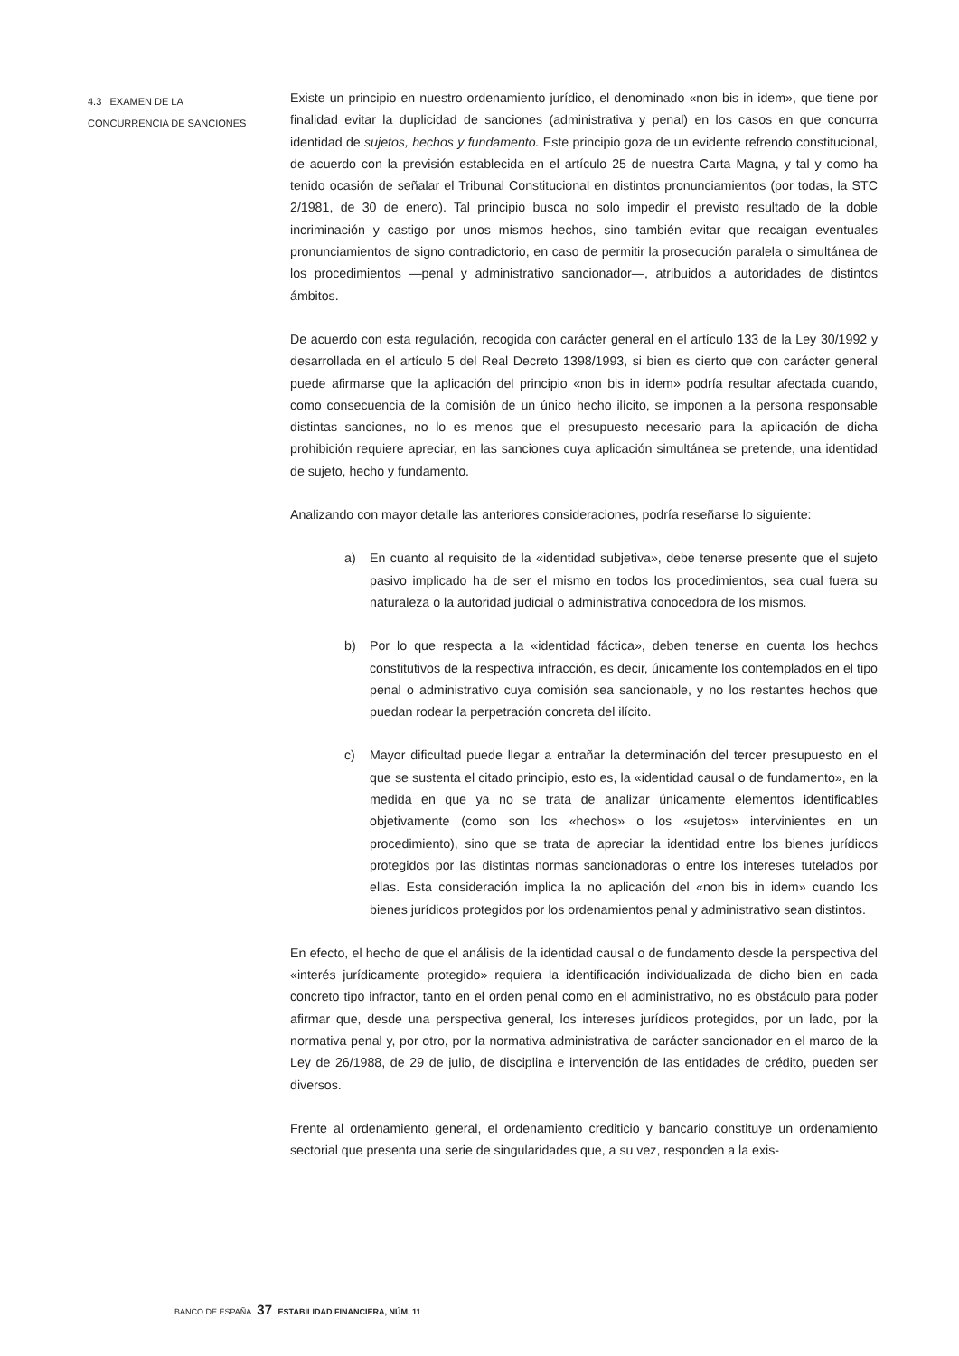4.3 EXAMEN DE LA
CONCURRENCIA DE SANCIONES
Existe un principio en nuestro ordenamiento jurídico, el denominado «non bis in idem», que tiene por finalidad evitar la duplicidad de sanciones (administrativa y penal) en los casos en que concurra identidad de sujetos, hechos y fundamento. Este principio goza de un evidente refrendo constitucional, de acuerdo con la previsión establecida en el artículo 25 de nuestra Carta Magna, y tal y como ha tenido ocasión de señalar el Tribunal Constitucional en distintos pronunciamientos (por todas, la STC 2/1981, de 30 de enero). Tal principio busca no solo impedir el previsto resultado de la doble incriminación y castigo por unos mismos hechos, sino también evitar que recaigan eventuales pronunciamientos de signo contradictorio, en caso de permitir la prosecución paralela o simultánea de los procedimientos —penal y administrativo sancionador—, atribuidos a autoridades de distintos ámbitos.
De acuerdo con esta regulación, recogida con carácter general en el artículo 133 de la Ley 30/1992 y desarrollada en el artículo 5 del Real Decreto 1398/1993, si bien es cierto que con carácter general puede afirmarse que la aplicación del principio «non bis in idem» podría resultar afectada cuando, como consecuencia de la comisión de un único hecho ilícito, se imponen a la persona responsable distintas sanciones, no lo es menos que el presupuesto necesario para la aplicación de dicha prohibición requiere apreciar, en las sanciones cuya aplicación simultánea se pretende, una identidad de sujeto, hecho y fundamento.
Analizando con mayor detalle las anteriores consideraciones, podría reseñarse lo siguiente:
a) En cuanto al requisito de la «identidad subjetiva», debe tenerse presente que el sujeto pasivo implicado ha de ser el mismo en todos los procedimientos, sea cual fuera su naturaleza o la autoridad judicial o administrativa conocedora de los mismos.
b) Por lo que respecta a la «identidad fáctica», deben tenerse en cuenta los hechos constitutivos de la respectiva infracción, es decir, únicamente los contemplados en el tipo penal o administrativo cuya comisión sea sancionable, y no los restantes hechos que puedan rodear la perpetración concreta del ilícito.
c) Mayor dificultad puede llegar a entrañar la determinación del tercer presupuesto en el que se sustenta el citado principio, esto es, la «identidad causal o de fundamento», en la medida en que ya no se trata de analizar únicamente elementos identificables objetivamente (como son los «hechos» o los «sujetos» intervinientes en un procedimiento), sino que se trata de apreciar la identidad entre los bienes jurídicos protegidos por las distintas normas sancionadoras o entre los intereses tutelados por ellas. Esta consideración implica la no aplicación del «non bis in idem» cuando los bienes jurídicos protegidos por los ordenamientos penal y administrativo sean distintos.
En efecto, el hecho de que el análisis de la identidad causal o de fundamento desde la perspectiva del «interés jurídicamente protegido» requiera la identificación individualizada de dicho bien en cada concreto tipo infractor, tanto en el orden penal como en el administrativo, no es obstáculo para poder afirmar que, desde una perspectiva general, los intereses jurídicos protegidos, por un lado, por la normativa penal y, por otro, por la normativa administrativa de carácter sancionador en el marco de la Ley de 26/1988, de 29 de julio, de disciplina e intervención de las entidades de crédito, pueden ser diversos.
Frente al ordenamiento general, el ordenamiento crediticio y bancario constituye un ordenamiento sectorial que presenta una serie de singularidades que, a su vez, responden a la exis-
BANCO DE ESPAÑA 37 ESTABILIDAD FINANCIERA, NÚM. 11